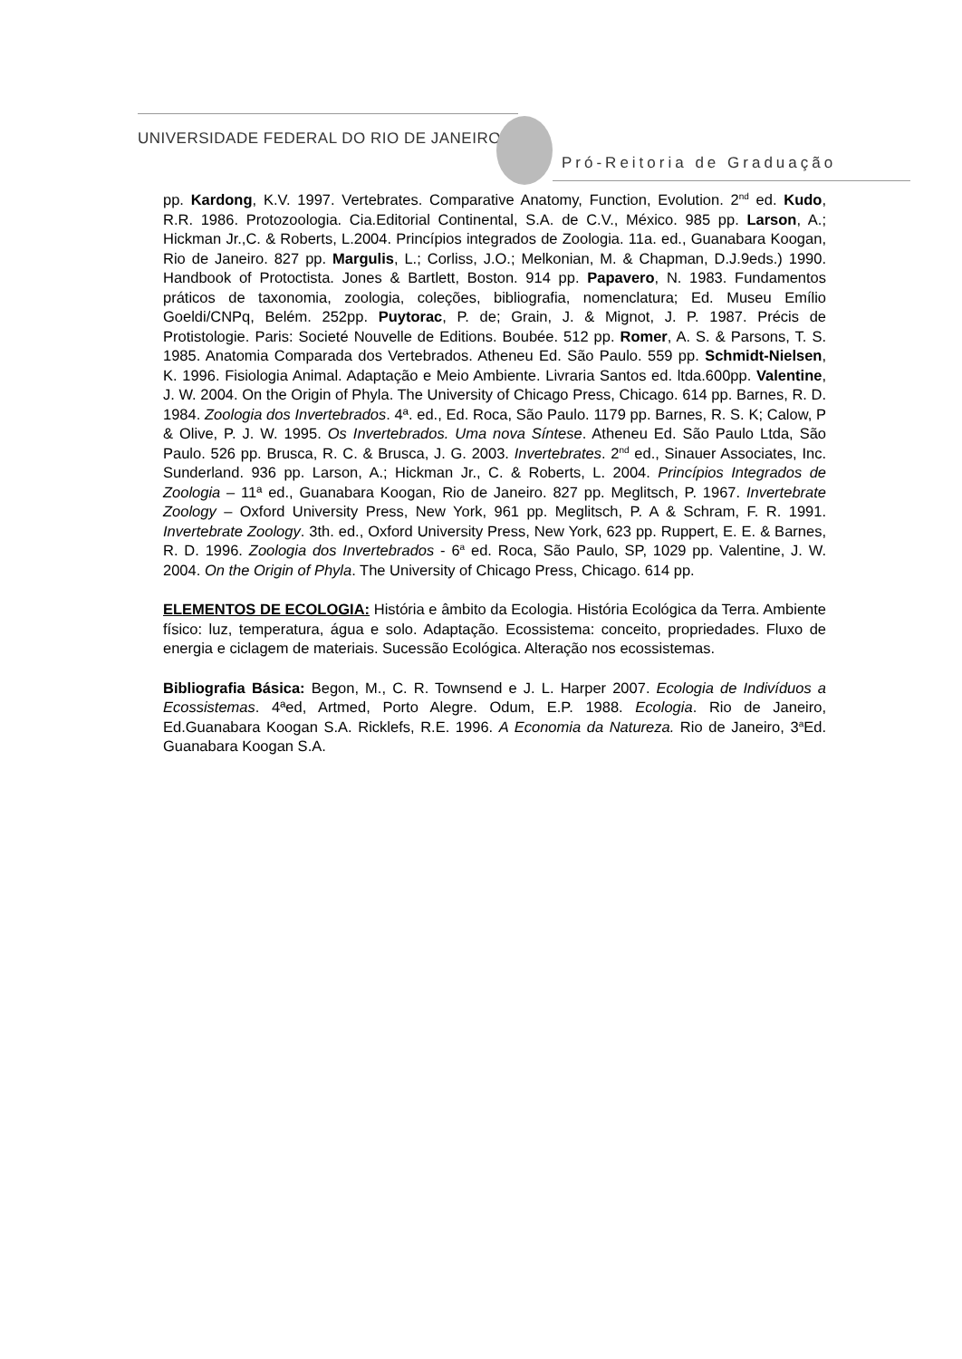UNIVERSIDADE FEDERAL DO RIO DE JANEIRO
Pró-Reitoria de Graduação
pp. Kardong, K.V. 1997. Vertebrates. Comparative Anatomy, Function, Evolution. 2<sup>nd</sup> ed. Kudo, R.R. 1986. Protozoologia. Cia.Editorial Continental, S.A. de C.V., México. 985 pp. Larson, A.; Hickman Jr.,C. & Roberts, L.2004. Princípios integrados de Zoologia. 11a. ed., Guanabara Koogan, Rio de Janeiro. 827 pp. Margulis, L.; Corliss, J.O.; Melkonian, M. & Chapman, D.J.9eds.) 1990. Handbook of Protoctista. Jones & Bartlett, Boston. 914 pp. Papavero, N. 1983. Fundamentos práticos de taxonomia, zoologia, coleções, bibliografia, nomenclatura; Ed. Museu Emílio Goeldi/CNPq, Belém. 252pp. Puytorac, P. de; Grain, J. & Mignot, J. P. 1987. Précis de Protistologie. Paris: Societé Nouvelle de Editions. Boubée. 512 pp. Romer, A. S. & Parsons, T. S. 1985. Anatomia Comparada dos Vertebrados. Atheneu Ed. São Paulo. 559 pp. Schmidt-Nielsen, K. 1996. Fisiologia Animal. Adaptação e Meio Ambiente. Livraria Santos ed. ltda.600pp. Valentine, J. W. 2004. On the Origin of Phyla. The University of Chicago Press, Chicago. 614 pp. Barnes, R. D. 1984. Zoologia dos Invertebrados. 4ª. ed., Ed. Roca, São Paulo. 1179 pp. Barnes, R. S. K; Calow, P & Olive, P. J. W. 1995. Os Invertebrados. Uma nova Síntese. Atheneu Ed. São Paulo Ltda, São Paulo. 526 pp. Brusca, R. C. & Brusca, J. G. 2003. Invertebrates. 2<sup>nd</sup> ed., Sinauer Associates, Inc. Sunderland. 936 pp. Larson, A.; Hickman Jr., C. & Roberts, L. 2004. Princípios Integrados de Zoologia – 11ª ed., Guanabara Koogan, Rio de Janeiro. 827 pp. Meglitsch, P. 1967. Invertebrate Zoology – Oxford University Press, New York, 961 pp. Meglitsch, P. A & Schram, F. R. 1991. Invertebrate Zoology. 3th. ed., Oxford University Press, New York, 623 pp. Ruppert, E. E. & Barnes, R. D. 1996. Zoologia dos Invertebrados - 6<sup>a</sup> ed. Roca, São Paulo, SP, 1029 pp. Valentine, J. W. 2004. On the Origin of Phyla. The University of Chicago Press, Chicago. 614 pp.
ELEMENTOS DE ECOLOGIA: História e âmbito da Ecologia. História Ecológica da Terra. Ambiente físico: luz, temperatura, água e solo. Adaptação. Ecossistema: conceito, propriedades. Fluxo de energia e ciclagem de materiais. Sucessão Ecológica. Alteração nos ecossistemas.
Bibliografia Básica: Begon, M., C. R. Townsend e J. L. Harper 2007. Ecologia de Indivíduos a Ecossistemas. 4ªed, Artmed, Porto Alegre. Odum, E.P. 1988. Ecologia. Rio de Janeiro, Ed.Guanabara Koogan S.A. Ricklefs, R.E. 1996. A Economia da Natureza. Rio de Janeiro, 3<sup>a</sup>Ed. Guanabara Koogan S.A.